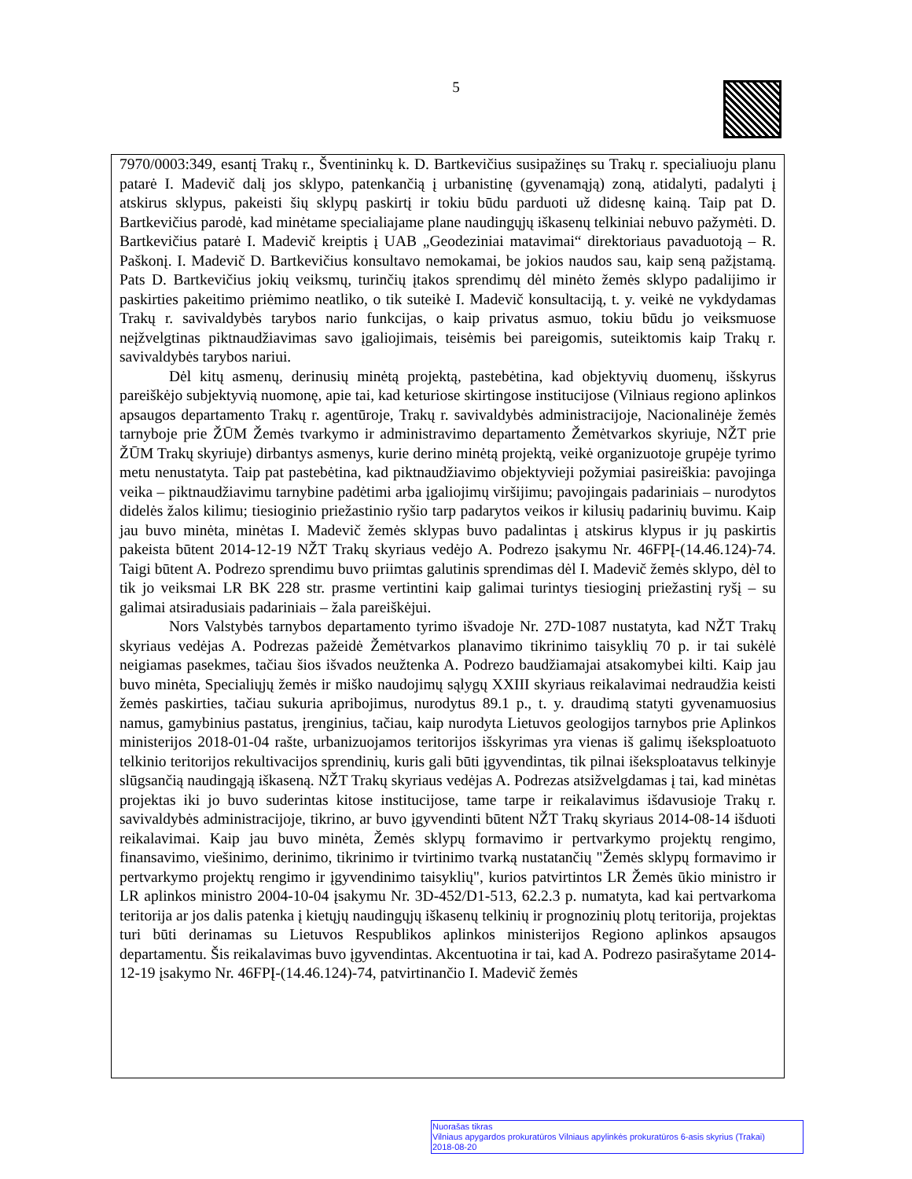5
7970/0003:349, esantį Trakų r., Šventininkų k. D. Bartkevičius susipažinęs su Trakų r. specialiuoju planu patarė I. Madevič dalį jos sklypo, patenkančią į urbanistinę (gyvenamąją) zoną, atidalyti, padalyti į atskirus sklypus, pakeisti šių sklypų paskirtį ir tokiu būdu parduoti už didesnę kainą. Taip pat D. Bartkevičius parodė, kad minėtame specialiajame plane naudingųjų iškasenų telkiniai nebuvo pažymėti. D. Bartkevičius patarė I. Madevič kreiptis į UAB „Geodeziniai matavimai“ direktoriaus pavaduotoją – R. Paškonį. I. Madevič D. Bartkevičius konsultavo nemokamai, be jokios naudos sau, kaip seną pažįstamą. Pats D. Bartkevičius jokių veiksmų, turinčių įtakos sprendimų dėl minėto žemės sklypo padalijimo ir paskirties pakeitimo priėmimo neatliko, o tik suteikė I. Madevič konsultaciją, t. y. veikė ne vykdydamas Trakų r. savivaldybės tarybos nario funkcijas, o kaip privatus asmuo, tokiu būdu jo veiksmuose neįžvelgtinas piktnaudžiavimas savo įgaliojimais, teisėmis bei pareigomis, suteiktomis kaip Trakų r. savivaldybės tarybos nariui.
Dėl kitų asmenų, derinusių minėtą projektą, pastebėtina, kad objektyvių duomenų, išskyrus pareiškėjo subjektyvią nuomonę, apie tai, kad keturiose skirtingose institucijose (Vilniaus regiono aplinkos apsaugos departamento Trakų r. agentūroje, Trakų r. savivaldybės administracijoje, Nacionalinėje žemės tarnyboje prie ŽŪM Žemės tvarkymo ir administravimo departamento Žemėtvarkos skyriuje, NŽT prie ŽŪM Trakų skyriuje) dirbantys asmenys, kurie derino minėtą projektą, veikė organizuotoje grupėje tyrimo metu nenustatyta. Taip pat pastebėtina, kad piktnaudžiavimo objektyvieji požymiai pasireiškia: pavojinga veika – piktnaudžiavimu tarnybine padėtimi arba įgaliojimų viršijimu; pavojingais padariniais – nurodytos didelės žalos kilimu; tiesioginio priežastinio ryšio tarp padarytos veikos ir kilusių padarinių buvimu. Kaip jau buvo minėta, minėtas I. Madevič žemės sklypas buvo padalintas į atskirus klypus ir jų paskirtis pakeista būtent 2014-12-19 NŽT Trakų skyriaus vedėjo A. Podrezo įsakymu Nr. 46FPĮ-(14.46.124)-74. Taigi būtent A. Podrezo sprendimu buvo priimtas galutinis sprendimas dėl I. Madevič žemės sklypo, dėl to tik jo veiksmai LR BK 228 str. prasme vertintini kaip galimai turintys tiesioginį priežastinį ryšį – su galimai atsiradusiais padariniais – žala pareiškėjui.
Nors Valstybės tarnybos departamento tyrimo išvadoje Nr. 27D-1087 nustatyta, kad NŽT Trakų skyriaus vedėjas A. Podrezas pažeidė Žemėtvarkos planavimo tikrinimo taisyklių 70 p. ir tai sukėlė neigiamas pasekmes, tačiau šios išvados neužtenka A. Podrezo baudžiamajai atsakomybei kilti. Kaip jau buvo minėta, Specialiųjų žemės ir miško naudojimų sąlygų XXIII skyriaus reikalavimai nedraudžia keisti žemės paskirties, tačiau sukuria apribojimus, nurodytus 89.1 p., t. y. draudimą statyti gyvenamuosius namus, gamybinius pastatus, įrenginius, tačiau, kaip nurodyta Lietuvos geologijos tarnybos prie Aplinkos ministerijos 2018-01-04 rašte, urbanizuojamos teritorijos išskyrimas yra vienas iš galimų išeksploatuoto telkinio teritorijos rekultivacijos sprendinių, kuris gali būti įgyvendintas, tik pilnai išeksploatavus telkinyje slūgsančią naudingąją iškaseną. NŽT Trakų skyriaus vedėjas A. Podrezas atsižvelgdamas į tai, kad minėtas projektas iki jo buvo suderintas kitose institucijose, tame tarpe ir reikalavimus išdavusioje Trakų r. savivaldybės administracijoje, tikrino, ar buvo įgyvendinti būtent NŽT Trakų skyriaus 2014-08-14 išduoti reikalavimai. Kaip jau buvo minėta, Žemės sklypų formavimo ir pertvarkymo projektų rengimo, finansavimo, viešinimo, derinimo, tikrinimo ir tvirtinimo tvarką nustatančių "Žemės sklypų formavimo ir pertvarkymo projektų rengimo ir įgyvendinimo taisyklių", kurios patvirtintos LR Žemės ūkio ministro ir LR aplinkos ministro 2004-10-04 įsakymu Nr. 3D-452/D1-513, 62.2.3 p. numatyta, kad kai pertvarkoma teritorija ar jos dalis patenka į kietųjų naudingųjų iškasenų telkinių ir prognozinių plotų teritorija, projektas turi būti derinamas su Lietuvos Respublikos aplinkos ministerijos Regiono aplinkos apsaugos departamentu. Šis reikalavimas buvo įgyvendintas. Akcentuotina ir tai, kad A. Podrezo pasirašytame 2014-12-19 įsakymo Nr. 46FPĮ-(14.46.124)-74, patvirtinančio I. Madevič žemės
Nuorašas tikras
Vilniaus apygardos prokuratūros Vilniaus apylinkės prokuratūros 6-asis skyrius (Trakai)
2018-08-20